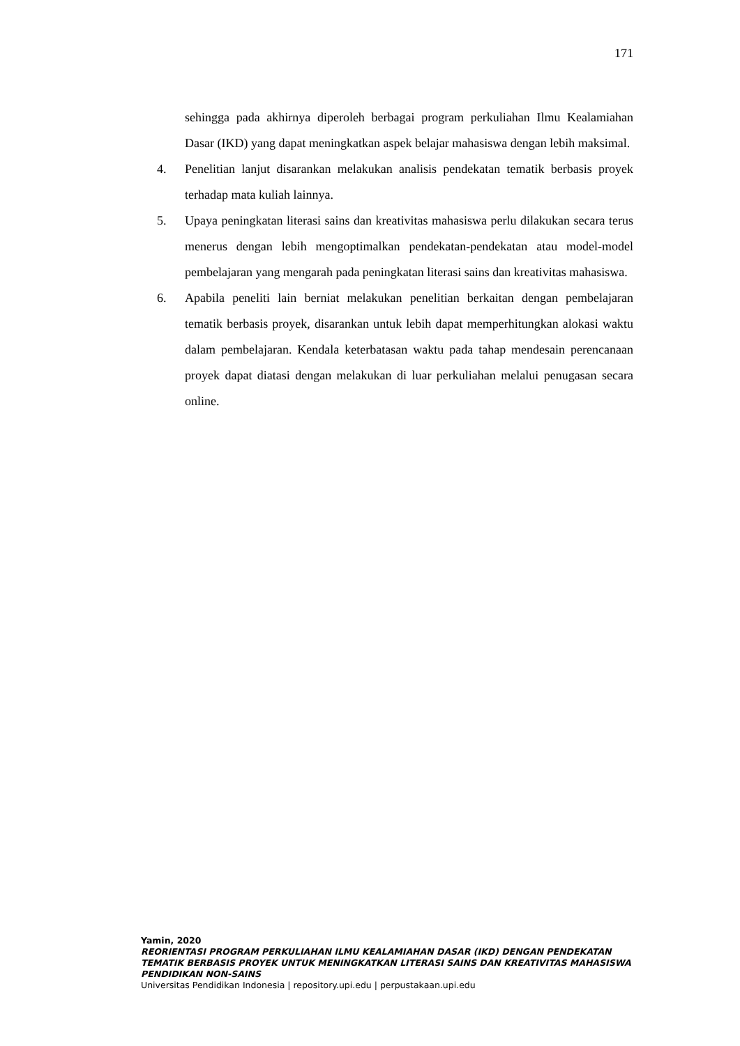171
sehingga pada akhirnya diperoleh berbagai program perkuliahan Ilmu Kealamiahan Dasar (IKD) yang dapat meningkatkan aspek belajar mahasiswa dengan lebih maksimal.
4. Penelitian lanjut disarankan melakukan analisis pendekatan tematik berbasis proyek terhadap mata kuliah lainnya.
5. Upaya peningkatan literasi sains dan kreativitas mahasiswa perlu dilakukan secara terus menerus dengan lebih mengoptimalkan pendekatan-pendekatan atau model-model pembelajaran yang mengarah pada peningkatan literasi sains dan kreativitas mahasiswa.
6. Apabila peneliti lain berniat melakukan penelitian berkaitan dengan pembelajaran tematik berbasis proyek, disarankan untuk lebih dapat memperhitungkan alokasi waktu dalam pembelajaran. Kendala keterbatasan waktu pada tahap mendesain perencanaan proyek dapat diatasi dengan melakukan di luar perkuliahan melalui penugasan secara online.
Yamin, 2020
REORIENTASI PROGRAM PERKULIAHAN ILMU KEALAMIAHAN DASAR (IKD) DENGAN PENDEKATAN TEMATIK BERBASIS PROYEK UNTUK MENINGKATKAN LITERASI SAINS DAN KREATIVITAS MAHASISWA PENDIDIKAN NON-SAINS
Universitas Pendidikan Indonesia | repository.upi.edu | perpustakaan.upi.edu